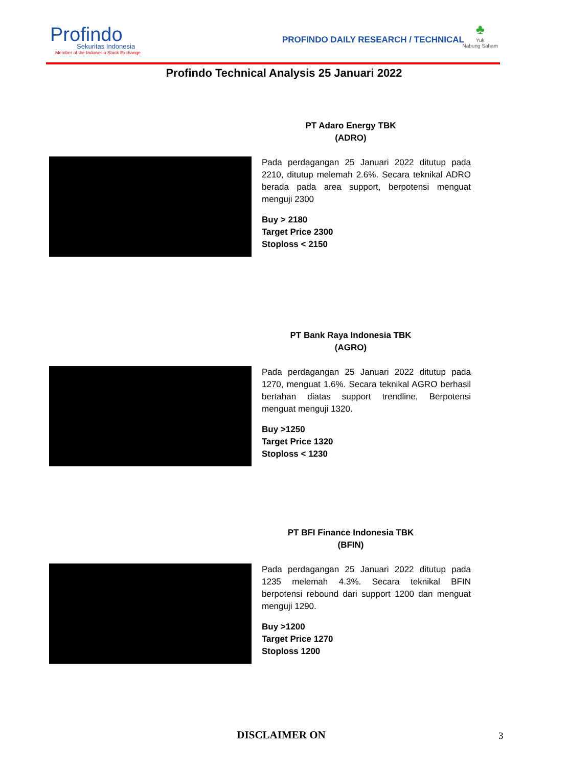Profindo
Sekuritas Indonesia
Member of the Indonesia Stock Exchange
PROFINDO DAILY RESEARCH / TECHNICAL
♣
Yuk
Nabung Saham
Profindo Technical Analysis 25 Januari 2022
PT Adaro Energy TBK
(ADRO)
Pada perdagangan 25 Januari 2022 ditutup pada 2210, ditutup melemah 2.6%. Secara teknikal ADRO berada pada area support, berpotensi menguat menguji 2300
Buy > 2180
Target Price 2300
Stoploss < 2150
PT Bank Raya Indonesia TBK
(AGRO)
Pada perdagangan 25 Januari 2022 ditutup pada 1270, menguat 1.6%. Secara teknikal AGRO berhasil bertahan diatas support trendline, Berpotensi menguat menguji 1320.
Buy >1250
Target Price 1320
Stoploss < 1230
PT BFI Finance Indonesia TBK
(BFIN)
Pada perdagangan 25 Januari 2022 ditutup pada 1235 melemah 4.3%. Secara teknikal BFIN berpotensi rebound dari support 1200 dan menguat menguji 1290.
Buy >1200
Target Price 1270
Stoploss 1200
DISCLAIMER ON 3